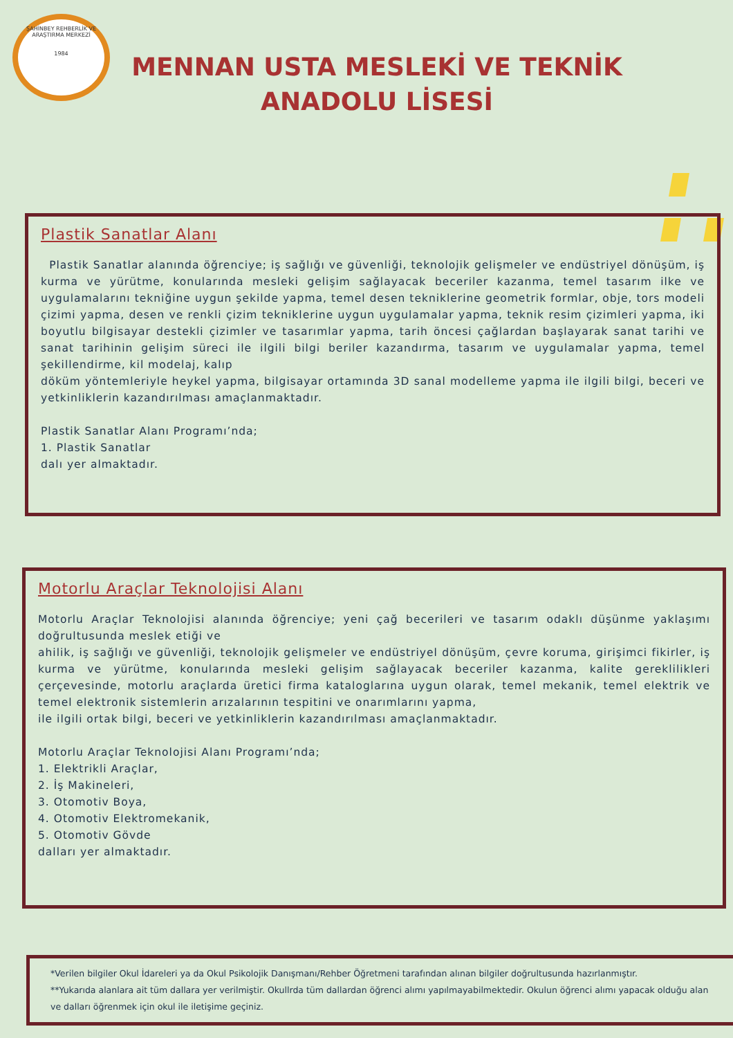ŞAHİNBEY REHBERLİK VE ARAŞTIRMA MERKEZİ
1984
MENNAN USTA MESLEKİ VE TEKNİK ANADOLU LİSESİ
Plastik Sanatlar Alanı
Plastik Sanatlar alanında öğrenciye; iş sağlığı ve güvenliği, teknolojik gelişmeler ve endüstriyel dönüşüm, iş kurma ve yürütme, konularında mesleki gelişim sağlayacak beceriler kazanma, temel tasarım ilke ve uygulamalarını tekniğine uygun şekilde yapma, temel desen tekniklerine geometrik formlar, obje, tors modeli çizimi yapma, desen ve renkli çizim tekniklerine uygun uygulamalar yapma, teknik resim çizimleri yapma, iki boyutlu bilgisayar destekli çizimler ve tasarımlar yapma, tarih öncesi çağlardan başlayarak sanat tarihi ve sanat tarihinin gelişim süreci ile ilgili bilgi beriler kazandırma, tasarım ve uygulamalar yapma, temel şekillendirme, kil modelaj, kalıp
döküm yöntemleriyle heykel yapma, bilgisayar ortamında 3D sanal modelleme yapma ile ilgili bilgi, beceri ve yetkinliklerin kazandırılması amaçlanmaktadır.
Plastik Sanatlar Alanı Programı’nda;
1. Plastik Sanatlar
dalı yer almaktadır.
Motorlu Araçlar Teknolojisi Alanı
Motorlu Araçlar Teknolojisi alanında öğrenciye; yeni çağ becerileri ve tasarım odaklı düşünme yaklaşımı doğrultusunda meslek etiği ve
ahilik, iş sağlığı ve güvenliği, teknolojik gelişmeler ve endüstriyel dönüşüm, çevre koruma, girişimci fikirler, iş kurma ve yürütme, konularında mesleki gelişim sağlayacak beceriler kazanma, kalite gereklilikleri çerçevesinde, motorlu araçlarda üretici firma kataloglarına uygun olarak, temel mekanik, temel elektrik ve temel elektronik sistemlerin arızalarının tespitini ve onarımlarını yapma,
ile ilgili ortak bilgi, beceri ve yetkinliklerin kazandırılması amaçlanmaktadır.
Motorlu Araçlar Teknolojisi Alanı Programı’nda;
1. Elektrikli Araçlar,
2. İş Makineleri,
3. Otomotiv Boya,
4. Otomotiv Elektromekanik,
5. Otomotiv Gövde
dalları yer almaktadır.
*Verilen bilgiler Okul İdareleri ya da Okul Psikolojik Danışmanı/Rehber Öğretmeni tarafından alınan bilgiler doğrultusunda hazırlanmıştır.
**Yukarıda alanlara ait tüm dallara yer verilmiştir. Okullrda tüm dallardan öğrenci alımı yapılmayabilmektedir. Okulun öğrenci alımı yapacak olduğu alan ve dalları öğrenmek için okul ile iletişime geçiniz.